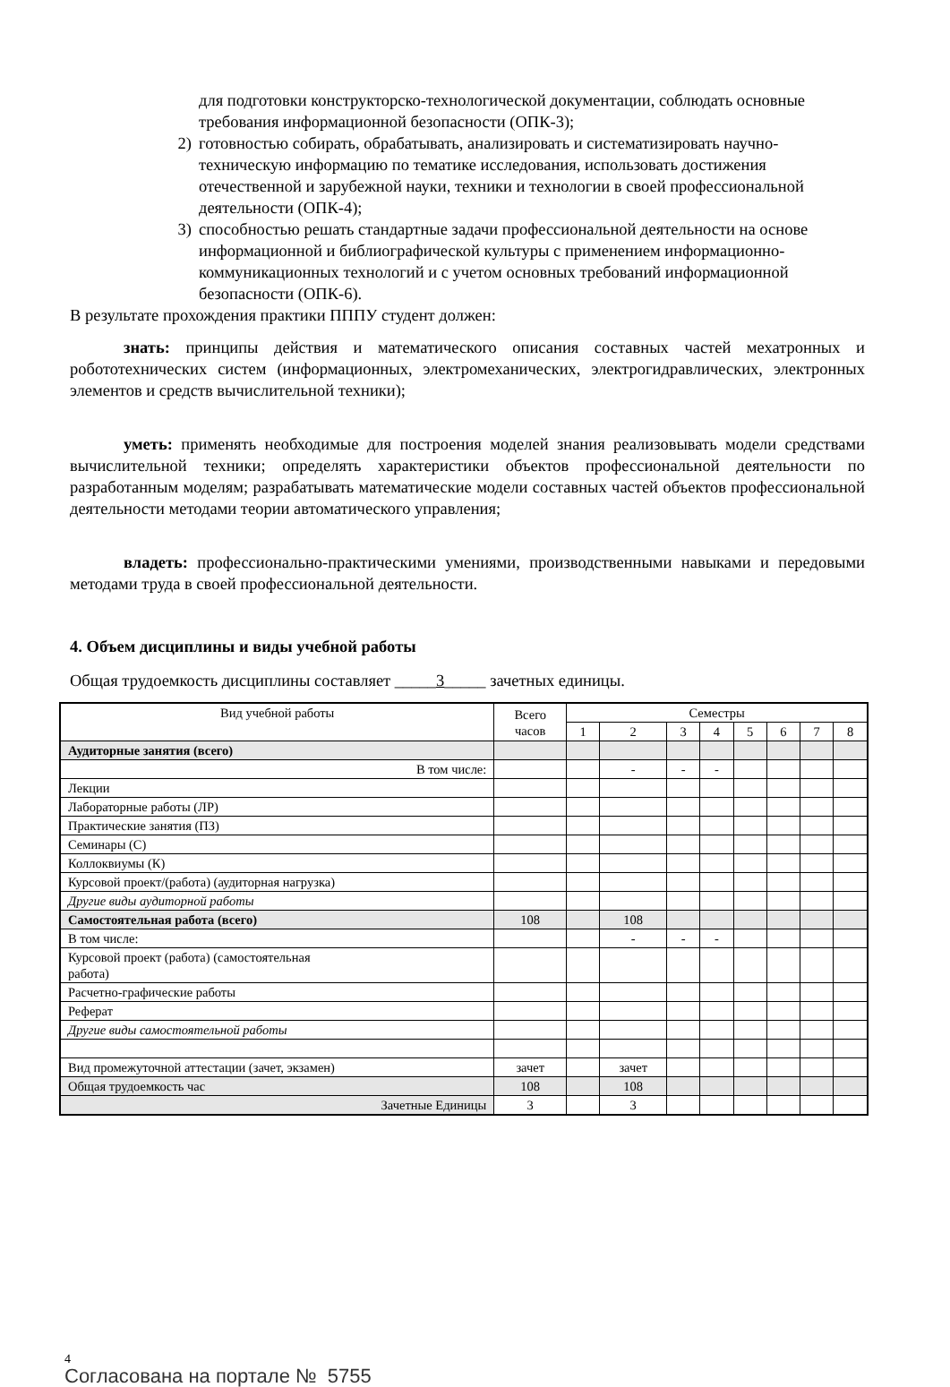для подготовки конструкторско-технологической документации, соблюдать основные требования информационной безопасности (ОПК-3);
2) готовностью собирать, обрабатывать, анализировать и систематизировать научно-техническую информацию по тематике исследования, использовать достижения отечественной и зарубежной науки, техники и технологии в своей профессиональной деятельности (ОПК-4);
3) способностью решать стандартные задачи профессиональной деятельности на основе информационной и библиографической культуры с применением информационно-коммуникационных технологий и с учетом основных требований информационной безопасности (ОПК-6).
В результате прохождения практики ПППУ студент должен:
знать: принципы действия и математического описания составных частей мехатронных и робототехнических систем (информационных, электромеханических, электрогидравлических, электронных элементов и средств вычислительной техники);
уметь: применять необходимые для построения моделей знания реализовывать модели средствами вычислительной техники; определять характеристики объектов профессиональной деятельности по разработанным моделям; разрабатывать математические модели составных частей объектов профессиональной деятельности методами теории автоматического управления;
владеть: профессионально-практическими умениями, производственными навыками и передовыми методами труда в своей профессиональной деятельности.
4. Объем дисциплины и виды учебной работы
Общая трудоемкость дисциплины составляет _____3_____ зачетных единицы.
| Вид учебной работы | Всего часов | Семестры | | | | | | | |
| | | 1 | 2 | 3 | 4 | 5 | 6 | 7 | 8 |
| Аудиторные занятия (всего) | | | | | | | | | |
| В том числе: | | | - | - | - | | | | |
| Лекции | | | | | | | | | |
| Лабораторные работы (ЛР) | | | | | | | | | |
| Практические занятия (ПЗ) | | | | | | | | | |
| Семинары (С) | | | | | | | | | |
| Коллоквиумы (К) | | | | | | | | | |
| Курсовой проект/(работа) (аудиторная нагрузка) | | | | | | | | | |
| Другие виды аудиторной работы | | | | | | | | | |
| Самостоятельная работа (всего) | 108 | | 108 | | | | | | |
| В том числе: | | | - | - | - | | | | |
| Курсовой проект (работа) (самостоятельная работа) | | | | | | | | | |
| Расчетно-графические работы | | | | | | | | | |
| Реферат | | | | | | | | | |
| Другие виды самостоятельной работы | | | | | | | | | |
| Вид промежуточной аттестации (зачет, экзамен) | зачет | | зачет | | | | | | |
| Общая трудоемкость час | 108 | | 108 | | | | | | |
| Зачетные Единицы | 3 | | 3 | | | | | | |
4
Согласована на портале № 5755